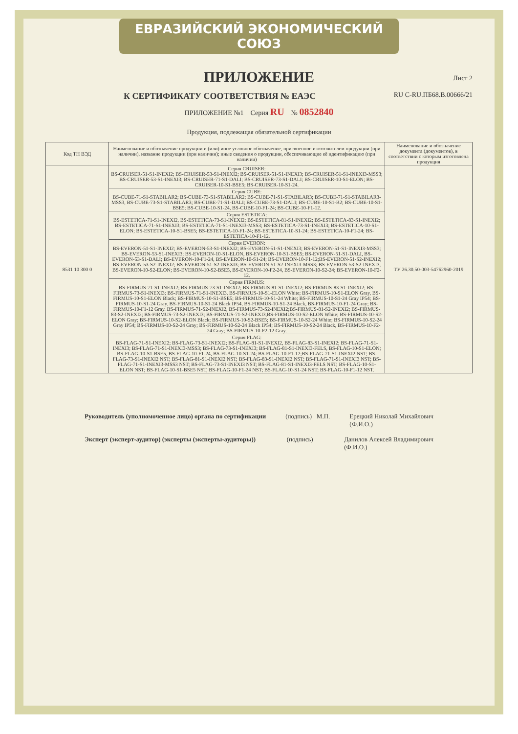ЕВРАЗИЙСКИЙ ЭКОНОМИЧЕСКИЙ СОЮЗ
ПРИЛОЖЕНИЕ
Лист 2
К СЕРТИФИКАТУ СООТВЕТСТВИЯ № ЕАЭС RU С-RU.ПБ68.В.00666/21
ПРИЛОЖЕНИЕ №1 Серия RU № 0852840
Продукция, подлежащая обязательной сертификации
| Код ТН ВЭД | Наименование и обозначение продукции и (или) иное условное обозначение, присвоенное изготовителем продукции (при наличии), название продукции (при наличии); иные сведения о продукции, обеспечивающие её идентификацию (при наличии) | Наименование и обозначение документа (документов), в соответствии с которым изготовлена продукция |
| --- | --- | --- |
| 8531 10 300 0 | Серия CRUISER: BS-CRUISER-51-S1-INEXI2; BS-CRUISER-53-S1-INEXI2; BS-CRUISER-51-S1-INEXI3; BS-CRUISER-51-S1-INEXI3-MSS3; BS-CRUISER-53-S1-INEXI3; BS-CRUISER-71-S1-DALI; BS-CRUISER-73-S1-DALI; BS-CRUISER-10-S1-ELON; BS-CRUISER-10-S1-BSE5; BS-CRUISER-10-S1-24. | ТУ 26.30.50-003-54762960-2019 |
| | Серия CUBE: BS-CUBE-71-S1-STABILAR2; BS-CUBE-73-S1-STABILAR2; BS-CUBE-71-S1-STABILAR3; BS-CUBE-71-S1-STABILAR3-MSS3, BS-CUBE-73-S1-STABILAR3; BS-CUBE-71-S1-DALI; BS-CUBE-73-S1-DALI; BS-CUBE-10-S1-B2; BS-CUBE-10-S1-BSE5; BS-CUBE-10-S1-24, BS-CUBE-10-F1-24; BS-CUBE-10-F1-12. | |
| | Серия ESTETICA: BS-ESTETICA-71-S1-INEXI2, BS-ESTETICA-73-S1-INEXI2; BS-ESTETICA-81-S1-INEXI2; BS-ESTETICA-83-S1-INEXI2; BS-ESTETICA-71-S1-INEXI3; BS-ESTETICA-71-S1-INEXI3-MSS3; BS-ESTETICA-73-S1-INEXI3; BS-ESTETICA-10-S1-ELON; BS-ESTETICA-10-S1-BSE5; BS-ESTETICA-10-F1-24; BS-ESTETICA-10-S1-24; BS-ESTETICA-10-F1-24; BS-ESTETICA-10-F1-12. | |
| | Серия EVERON: BS-EVERON-51-S1-INEXI2; BS-EVERON-53-S1-INEXI2; BS-EVERON-51-S1-INEXI3; BS-EVERON-51-S1-INEXI3-MSS3; BS-EVERON-53-S1-INEXI3; BS-EVERON-10-S1-ELON, BS-EVERON-10-S1-BSE5; BS-EVERON-51-S1-DALI, BS-EVERON-53-S1-DALI; BS-EVERON-10-F1-24, BS-EVERON-10-S1-24; BS-EVERON-10-F1-12;BS-EVERON-51-S2-INEXI2; BS-EVERON-53-S2-INEXI2; BS-EVERON-51-S2-INEXI3; BS-EVERON-51-S2-INEXI3-MSS3; BS-EVERON-53-S2-INEXI3, BS-EVERON-10-S2-ELON; BS-EVERON-10-S2-BSE5, BS-EVERON-10-F2-24, BS-EVERON-10-S2-24; BS-EVERON-10-F2-12. | |
| | Серия FIRMUS: BS-FIRMUS-71-S1-INEXI2; BS-FIRMUS-73-S1-INEXI2; BS-FIRMUS-81-S1-INEXI2; BS-FIRMUS-83-S1-INEXI2; BS-FIRMUS-73-S1-INEXI3; BS-FIRMUS-71-S1-INEXI3, BS-FIRMUS-10-S1-ELON White; BS-FIRMUS-10-S1-ELON Gray, BS-FIRMUS-10-S1-ELON Black; BS-FIRMUS-10-S1-BSE5; BS-FIRMUS-10-S1-24 White; BS-FIRMUS-10-S1-24 Gray IP54; BS-FIRMUS-10-S1-24 Gray. BS-FIRMUS-10-S1-24 Black IP54, BS-FIRMUS-10-S1-24 Black, BS-FIRMUS-10-F1-24 Gray; BS-FIRMUS-10-F1-12 Gray. BS-FIRMUS-71-S2-INEXI2, BS-FIRMUS-73-S2-INEXI2;BS-FIRMUS-81-S2-INEXI2; BS-FIRMUS-83-S2-INEXI2; BS-FIRMUS-73-S2-INEXI3; BS-FIRMUS-71-S2-INEXI3,BS-FIRMUS-10-S2-ELON White; BS-FIRMUS-10-S2-ELON Gray; BS-FIRMUS-10-S2-ELON Black; BS-FIRMUS-10-S2-BSE5; BS-FIRMUS-10-S2-24 White; BS-FIRMUS-10-S2-24 Gray IP54; BS-FIRMUS-10-S2-24 Gray; BS-FIRMUS-10-S2-24 Black IP54; BS-FIRMUS-10-S2-24 Black, BS-FIRMUS-10-F2-24 Gray; BS-FIRMUS-10-F2-12 Gray. | |
| | Серия FLAG: BS-FLAG-71-S1-INEXI2; BS-FLAG-73-S1-INEXI2; BS-FLAG-81-S1-INEXI2, BS-FLAG-83-S1-INEXI2; BS-FLAG-71-S1-INEXI3; BS-FLAG-71-S1-INEXI3-MSS3; BS-FLAG-73-S1-INEXI3; BS-FLAG-81-S1-INEXI3-FELS, BS-FLAG-10-S1-ELON; BS-FLAG-10-S1-BSE5, BS-FLAG-10-F1-24, BS-FLAG-10-S1-24; BS-FLAG-10-F1-12;BS-FLAG-71-S1-INEXI2 NST; BS-FLAG-73-S1-INEXI2 NST; BS-FLAG-81-S1-INEXI2 NST; BS-FLAG-83-S1-INEXI2 NST; BS-FLAG-71-S1-INEXI3 NST; BS-FLAG-71-S1-INEXI3-MSS3 NST; BS-FLAG-73-S1-INEXI3 NST; BS-FLAG-81-S1-INEXI3-FELS NST; BS-FLAG-10-S1-ELON NST; BS-FLAG-10-S1-BSE5 NST, BS-FLAG-10-F1-24 NST; BS-FLAG-10-S1-24 NST; BS-FLAG-10-F1-12 NST. | |
Руководитель (уполномоченное лицо) органа по сертификации
(подпись) М.П. Ерецкий Николай Михайлович
(Ф.И.О.)
Эксперт (эксперт-аудитор) (эксперты (эксперты-аудиторы))
(подпись) Данилов Алексей Владимирович
(Ф.И.О.)